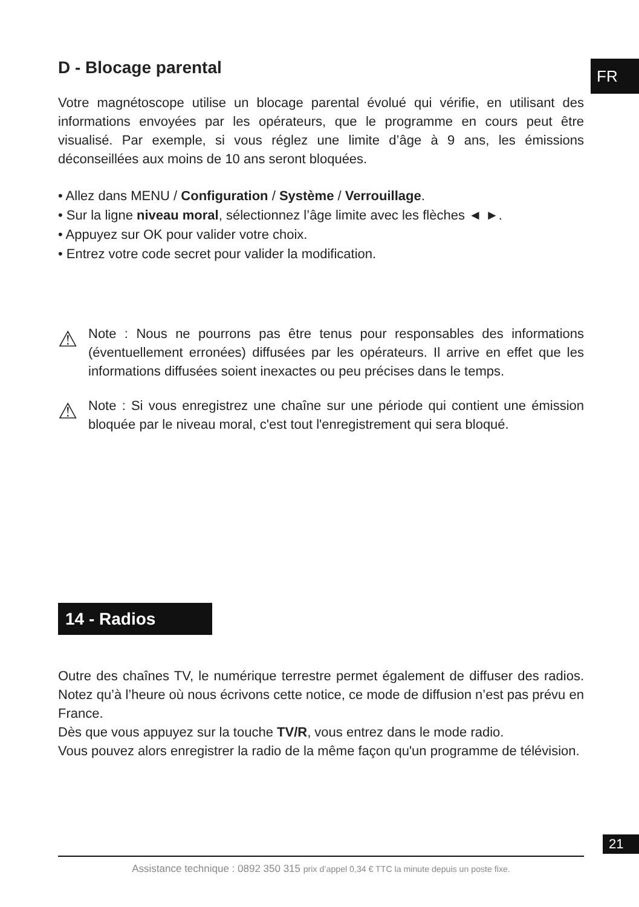FR
D - Blocage parental
Votre magnétoscope utilise un blocage parental évolué qui vérifie, en utilisant des informations envoyées par les opérateurs, que le programme en cours peut être visualisé. Par exemple, si vous réglez une limite d’âge à 9 ans, les émissions déconseillées aux moins de 10 ans seront bloquées.
• Allez dans MENU / Configuration / Système / Verrouillage.
• Sur la ligne niveau moral, sélectionnez l’âge limite avec les flèches ◄ ►.
• Appuyez sur OK pour valider votre choix.
• Entrez votre code secret pour valider la modification.
⚠
Note : Nous ne pourrons pas être tenus pour responsables des informations (éventuellement erronées) diffusées par les opérateurs. Il arrive en effet que les informations diffusées soient inexactes ou peu précises dans le temps.
⚠
Note : Si vous enregistrez une chaîne sur une période qui contient une émission bloquée par le niveau moral, c'est tout l'enregistrement qui sera bloqué.
14 - Radios
Outre des chaînes TV, le numérique terrestre permet également de diffuser des radios. Notez qu’à l’heure où nous écrivons cette notice, ce mode de diffusion n’est pas prévu en France.
Dès que vous appuyez sur la touche TV/R, vous entrez dans le mode radio.
Vous pouvez alors enregistrer la radio de la même façon qu'un programme de télévision.
21
Assistance technique : 0892 350 315 prix d’appel 0,34 € TTC la minute depuis un poste fixe.